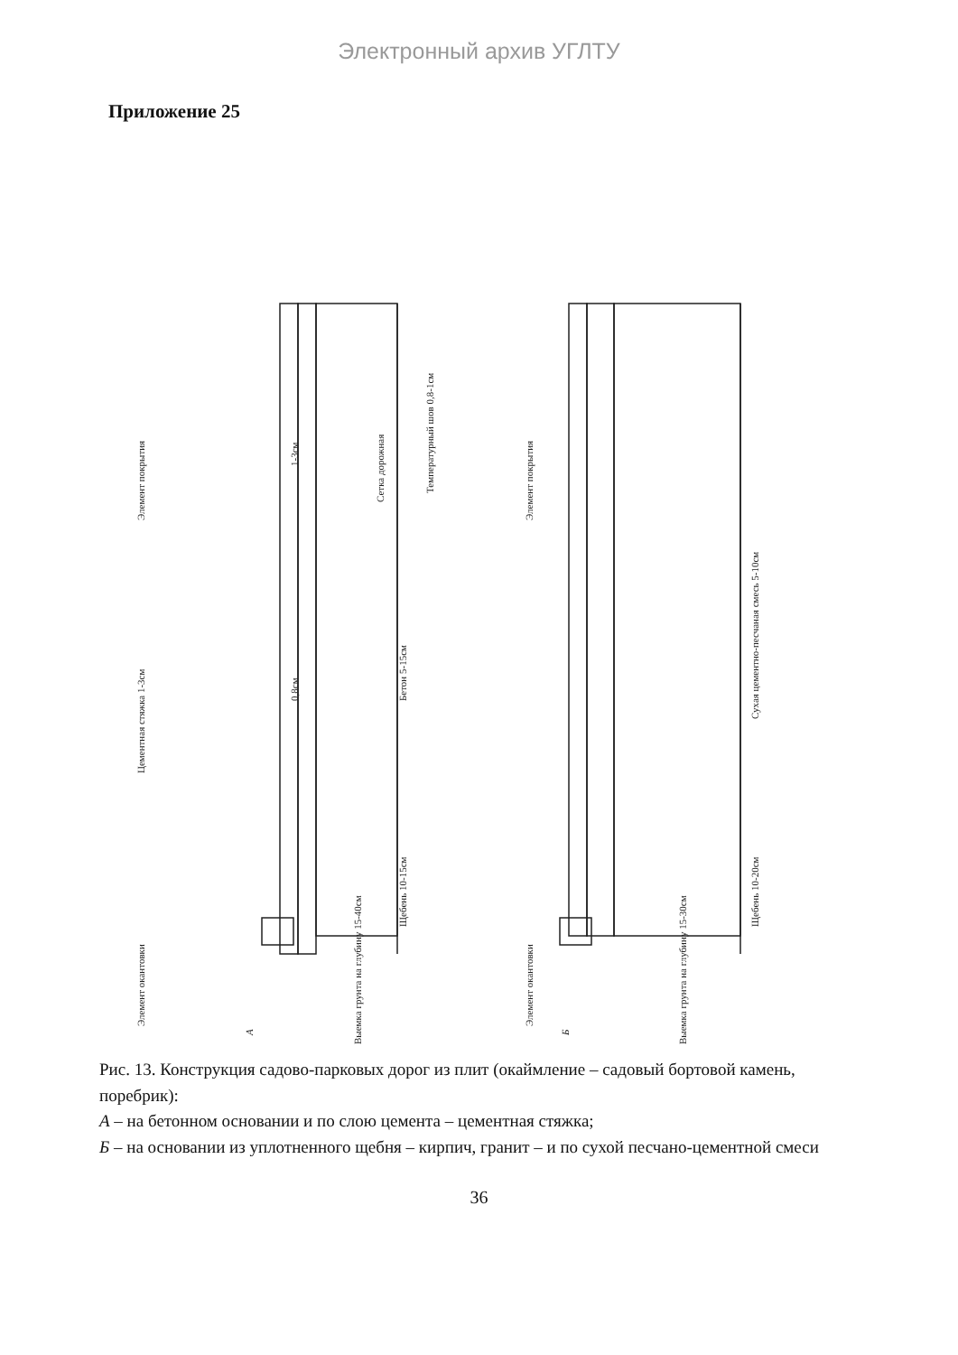Электронный архив УГЛТУ
Приложение 25
Элемент окантовки
Элемент покрытия
Цементная стяжка 1-3см
Щебень 10-15см
Бетон 5-15см
Температурный шов 0,8-1см
Сетка дорожная
0,8см
1-3см
Выемка грунта на глубину 15-40см
А
Элемент окантовки
Элемент покрытия
Сухая цементно-песчаная смесь 5-10см
Щебень 10-20см
Выемка грунта на глубину 15-30см
Б
Рис. 13. Конструкция садово-парковых дорог из плит (окаймление – садовый бортовой камень, поребрик):
А – на бетонном основании и по слою цемента – цементная стяжка;
Б – на основании из уплотненного щебня – кирпич, гранит – и по сухой песчано-цементной смеси
36